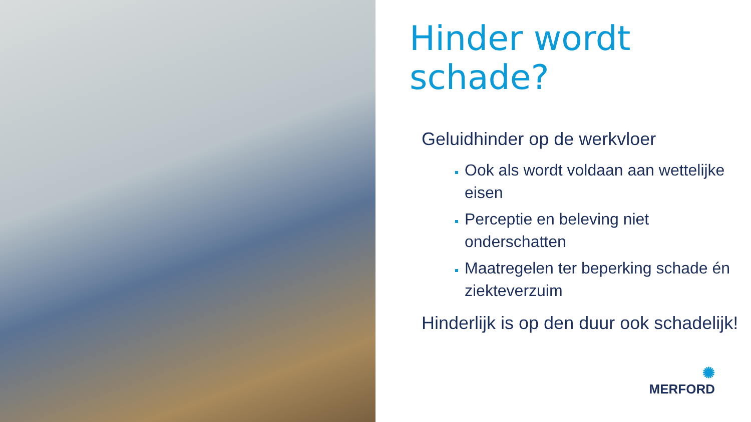Hinder wordt
schade?
Geluidhinder op de werkvloer
Ook als wordt voldaan aan wettelijke eisen
Perceptie en beleving niet onderschatten
Maatregelen ter beperking schade én ziekteverzuim
Hinderlijk is op den duur ook schadelijk!
✺
MERFORD